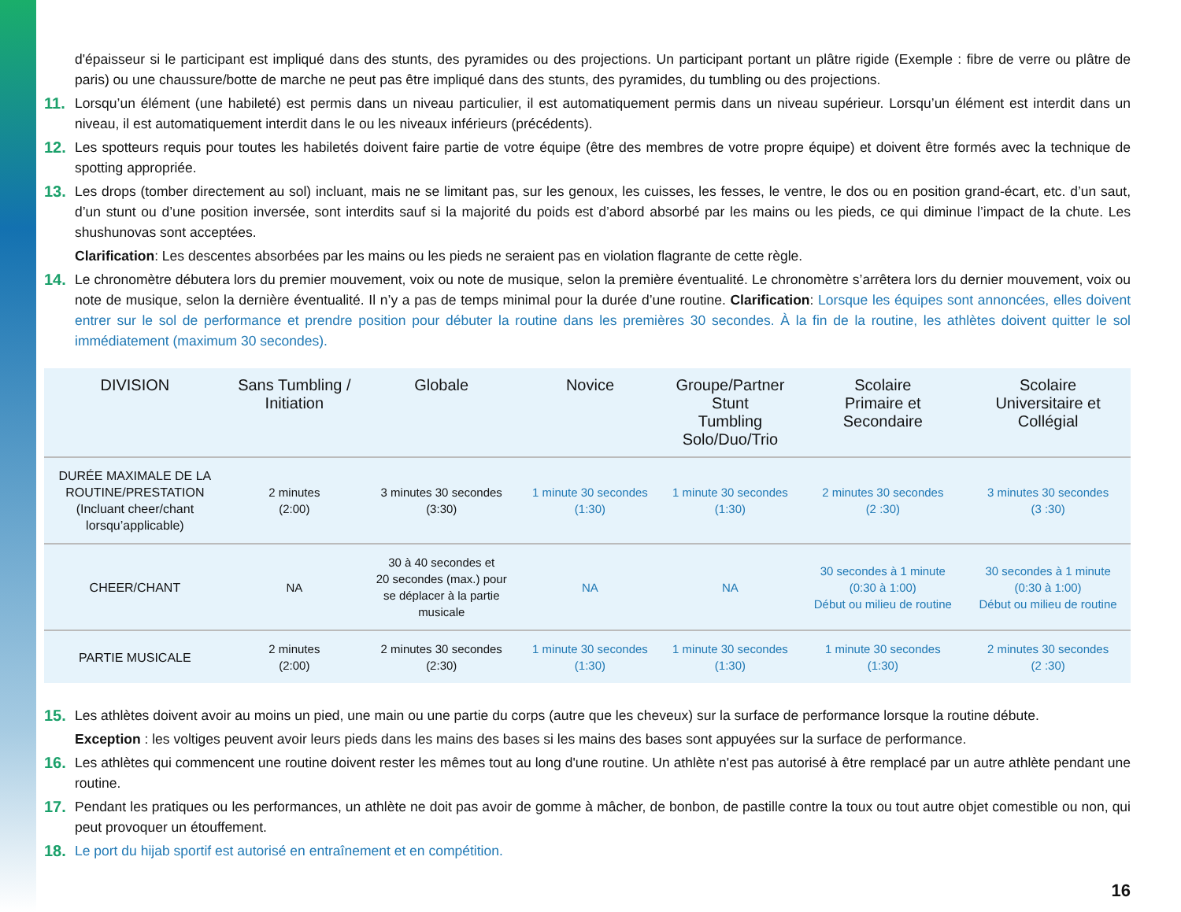d'épaisseur si le participant est impliqué dans des stunts, des pyramides ou des projections. Un participant portant un plâtre rigide (Exemple : fibre de verre ou plâtre de paris) ou une chaussure/botte de marche ne peut pas être impliqué dans des stunts, des pyramides, du tumbling ou des projections.
11. Lorsqu’un élément (une habileté) est permis dans un niveau particulier, il est automatiquement permis dans un niveau supérieur. Lorsqu’un élément est interdit dans un niveau, il est automatiquement interdit dans le ou les niveaux inférieurs (précédents).
12. Les spotteurs requis pour toutes les habiletés doivent faire partie de votre équipe (être des membres de votre propre équipe) et doivent être formés avec la technique de spotting appropriée.
13. Les drops (tomber directement au sol) incluant, mais ne se limitant pas, sur les genoux, les cuisses, les fesses, le ventre, le dos ou en position grand-écart, etc. d’un saut, d’un stunt ou d’une position inversée, sont interdits sauf si la majorité du poids est d’abord absorbé par les mains ou les pieds, ce qui diminue l’impact de la chute. Les shushunovas sont acceptées.
Clarification: Les descentes absorbées par les mains ou les pieds ne seraient pas en violation flagrante de cette règle.
14. Le chronomètre débutera lors du premier mouvement, voix ou note de musique, selon la première éventualité. Le chronomètre s’arrêtera lors du dernier mouvement, voix ou note de musique, selon la dernière éventualité. Il n’y a pas de temps minimal pour la durée d’une routine. Clarification: Lorsque les équipes sont annoncées, elles doivent entrer sur le sol de performance et prendre position pour débuter la routine dans les premières 30 secondes. À la fin de la routine, les athlètes doivent quitter le sol immédiatement (maximum 30 secondes).
| DIVISION | Sans Tumbling / Initiation | Globale | Novice | Groupe/Partner Stunt Tumbling Solo/Duo/Trio | Scolaire Primaire et Secondaire | Scolaire Universitaire et Collégial |
| --- | --- | --- | --- | --- | --- | --- |
| DURÉE MAXIMALE DE LA ROUTINE/PRESTATION (Incluant cheer/chant lorsqu’applicable) | 2 minutes (2:00) | 3 minutes 30 secondes (3:30) | 1 minute 30 secondes (1:30) | 1 minute 30 secondes (1:30) | 2 minutes 30 secondes (2 :30) | 3 minutes 30 secondes (3 :30) |
| CHEER/CHANT | NA | 30 à 40 secondes et 20 secondes (max.) pour se déplacer à la partie musicale | NA | NA | 30 secondes à 1 minute (0:30 à 1:00) Début ou milieu de routine | 30 secondes à 1 minute (0:30 à 1:00) Début ou milieu de routine |
| PARTIE MUSICALE | 2 minutes (2:00) | 2 minutes 30 secondes (2:30) | 1 minute 30 secondes (1:30) | 1 minute 30 secondes (1:30) | 1 minute 30 secondes (1:30) | 2 minutes 30 secondes (2 :30) |
15. Les athlètes doivent avoir au moins un pied, une main ou une partie du corps (autre que les cheveux) sur la surface de performance lorsque la routine débute.
Exception : les voltiges peuvent avoir leurs pieds dans les mains des bases si les mains des bases sont appuyées sur la surface de performance.
16. Les athlètes qui commencent une routine doivent rester les mêmes tout au long d'une routine. Un athlète n'est pas autorisé à être remplacé par un autre athlète pendant une routine.
17. Pendant les pratiques ou les performances, un athlète ne doit pas avoir de gomme à mâcher, de bonbon, de pastille contre la toux ou tout autre objet comestible ou non, qui peut provoquer un étouffement.
18. Le port du hijab sportif est autorisé en entraînement et en compétition.
16